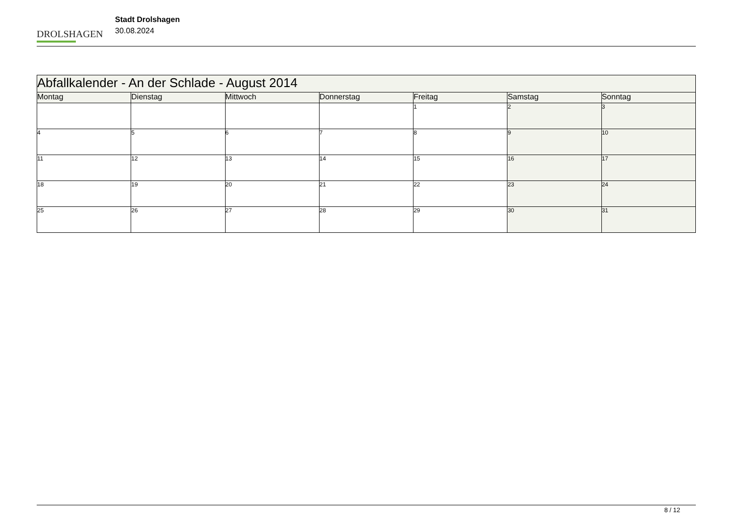DROLSHAGEN
Stadt Drolshagen
30.08.2024
| Abfallkalender - An der Schlade - August 2014 | | | | | | |
| --- | --- | --- | --- | --- | --- | --- |
| Montag | Dienstag | Mittwoch | Donnerstag | Freitag | Samstag | Sonntag |
| | | | | 1 | 2 | 3 |
| 4 | 5 | 6 | 7 | 8 | 9 | 10 |
| 11 | 12 | 13 | 14 | 15 | 16 | 17 |
| 18 | 19 | 20 | 21 | 22 | 23 | 24 |
| 25 | 26 | 27 | 28 | 29 | 30 | 31 |
8 / 12